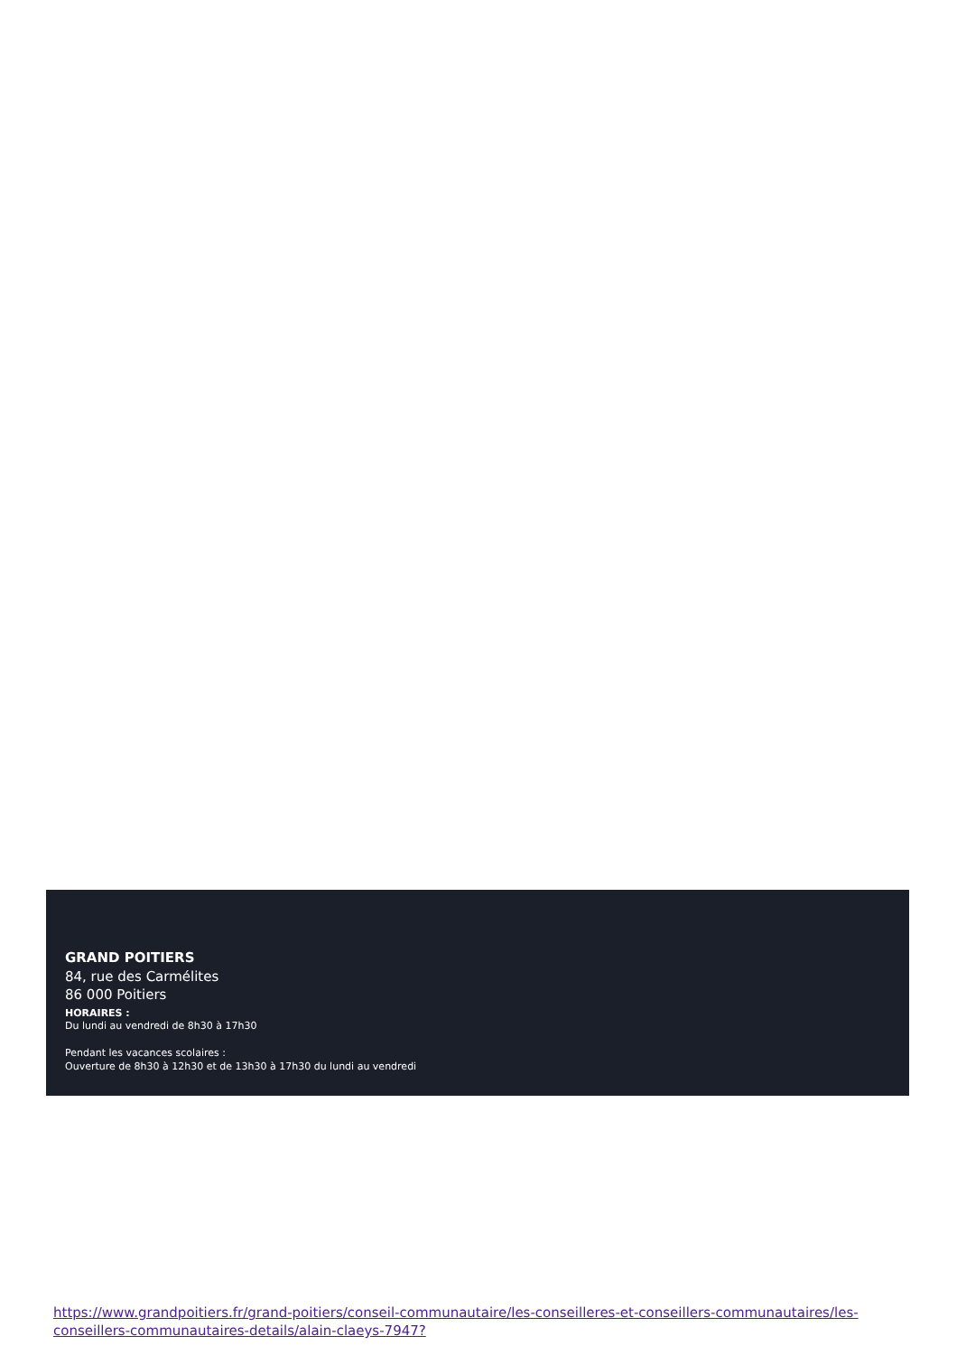GRAND POITIERS
84, rue des Carmélites
86 000 Poitiers
HORAIRES :
Du lundi au vendredi de 8h30 à 17h30
Pendant les vacances scolaires :
Ouverture de 8h30 à 12h30 et de 13h30 à 17h30 du lundi au vendredi
https://www.grandpoitiers.fr/grand-poitiers/conseil-communautaire/les-conseilleres-et-conseillers-communautaires/les-conseillers-communautaires-details/alain-claeys-7947?